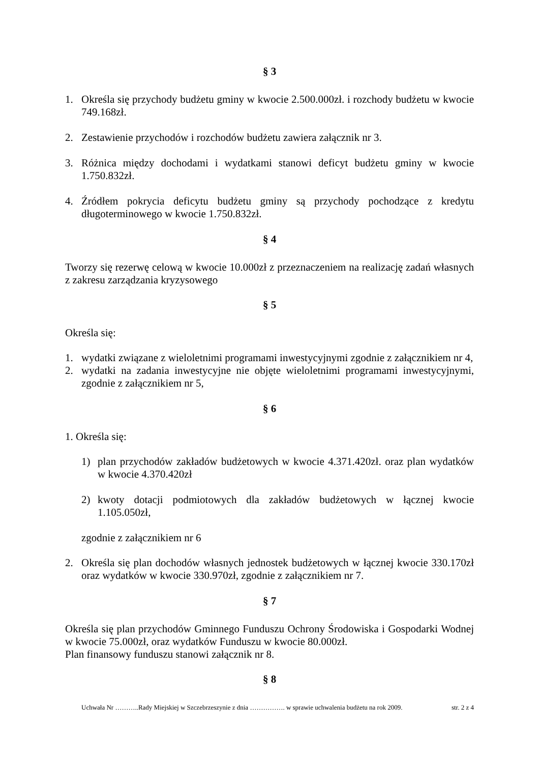§ 3
1. Określa się przychody budżetu gminy w kwocie 2.500.000zł. i rozchody budżetu w kwocie 749.168zł.
2. Zestawienie przychodów i rozchodów budżetu zawiera załącznik nr 3.
3. Różnica między dochodami i wydatkami stanowi deficyt budżetu gminy w kwocie 1.750.832zł.
4. Źródłem pokrycia deficytu budżetu gminy są przychody pochodzące z kredytu długoterminowego w kwocie 1.750.832zł.
§ 4
Tworzy się rezerwę celową w kwocie 10.000zł z przeznaczeniem na realizację zadań własnych z zakresu zarządzania kryzysowego
§ 5
Określa się:
1. wydatki związane z wieloletnimi programami inwestycyjnymi zgodnie z załącznikiem nr 4,
2. wydatki na zadania inwestycyjne nie objęte wieloletnimi programami inwestycyjnymi, zgodnie z załącznikiem nr 5,
§ 6
1. Określa się:
1) plan przychodów zakładów budżetowych w kwocie 4.371.420zł. oraz plan wydatków w kwocie 4.370.420zł
2) kwoty dotacji podmiotowych dla zakładów budżetowych w łącznej kwocie 1.105.050zł,
zgodnie z załącznikiem nr 6
2. Określa się plan dochodów własnych jednostek budżetowych w łącznej kwocie 330.170zł oraz wydatków w kwocie 330.970zł, zgodnie z załącznikiem nr 7.
§ 7
Określa się plan przychodów Gminnego Funduszu Ochrony Środowiska i Gospodarki Wodnej w kwocie 75.000zł, oraz wydatków Funduszu w kwocie 80.000zł.
Plan finansowy funduszu stanowi załącznik nr 8.
§ 8
Uchwała Nr ………..Rady Miejskiej w Szczebrzeszynie z dnia ……………. w sprawie uchwalenia budżetu na rok 2009. str. 2 z 4